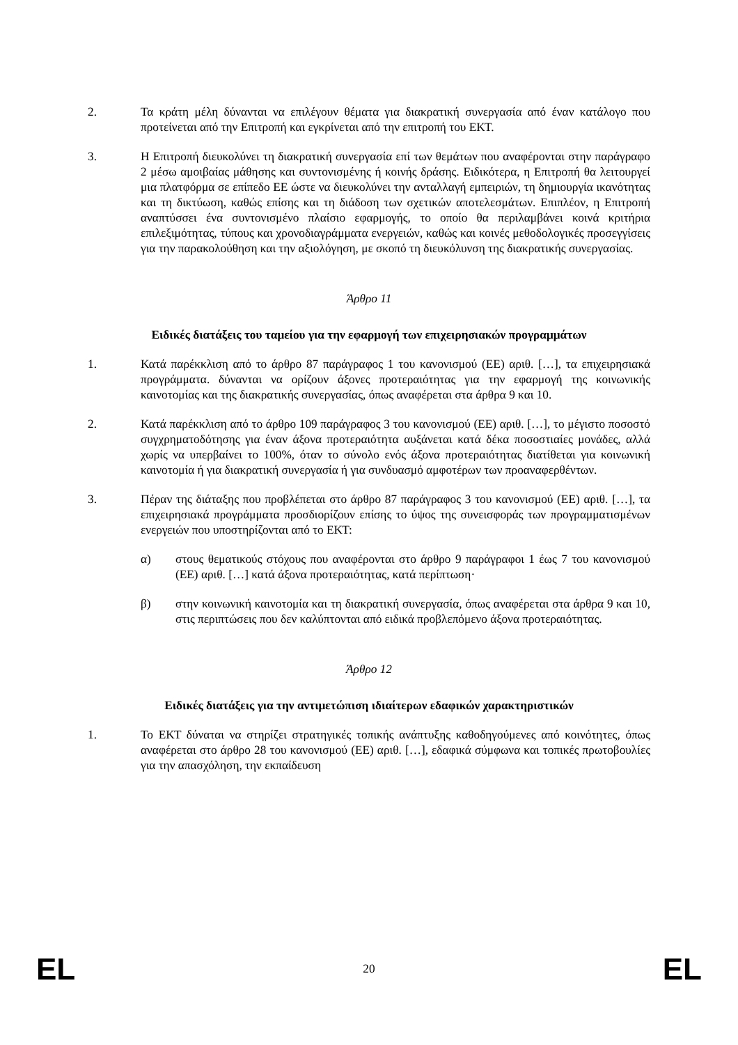2. Τα κράτη μέλη δύνανται να επιλέγουν θέματα για διακρατική συνεργασία από έναν κατάλογο που προτείνεται από την Επιτροπή και εγκρίνεται από την επιτροπή του ΕΚΤ.
3. Η Επιτροπή διευκολύνει τη διακρατική συνεργασία επί των θεμάτων που αναφέρονται στην παράγραφο 2 μέσω αμοιβαίας μάθησης και συντονισμένης ή κοινής δράσης. Ειδικότερα, η Επιτροπή θα λειτουργεί μια πλατφόρμα σε επίπεδο ΕΕ ώστε να διευκολύνει την ανταλλαγή εμπειριών, τη δημιουργία ικανότητας και τη δικτύωση, καθώς επίσης και τη διάδοση των σχετικών αποτελεσμάτων. Επιπλέον, η Επιτροπή αναπτύσσει ένα συντονισμένο πλαίσιο εφαρμογής, το οποίο θα περιλαμβάνει κοινά κριτήρια επιλεξιμότητας, τύπους και χρονοδιαγράμματα ενεργειών, καθώς και κοινές μεθοδολογικές προσεγγίσεις για την παρακολούθηση και την αξιολόγηση, με σκοπό τη διευκόλυνση της διακρατικής συνεργασίας.
Άρθρο 11
Ειδικές διατάξεις του ταμείου για την εφαρμογή των επιχειρησιακών προγραμμάτων
1. Κατά παρέκκλιση από το άρθρο 87 παράγραφος 1 του κανονισμού (ΕΕ) αριθ. […], τα επιχειρησιακά προγράμματα. δύνανται να ορίζουν άξονες προτεραιότητας για την εφαρμογή της κοινωνικής καινοτομίας και της διακρατικής συνεργασίας, όπως αναφέρεται στα άρθρα 9 και 10.
2. Κατά παρέκκλιση από το άρθρο 109 παράγραφος 3 του κανονισμού (ΕΕ) αριθ. […], το μέγιστο ποσοστό συγχρηματοδότησης για έναν άξονα προτεραιότητα αυξάνεται κατά δέκα ποσοστιαίες μονάδες, αλλά χωρίς να υπερβαίνει το 100%, όταν το σύνολο ενός άξονα προτεραιότητας διατίθεται για κοινωνική καινοτομία ή για διακρατική συνεργασία ή για συνδυασμό αμφοτέρων των προαναφερθέντων.
3. Πέραν της διάταξης που προβλέπεται στο άρθρο 87 παράγραφος 3 του κανονισμού (ΕΕ) αριθ. […], τα επιχειρησιακά προγράμματα προσδιορίζουν επίσης το ύψος της συνεισφοράς των προγραμματισμένων ενεργειών που υποστηρίζονται από το ΕΚΤ:
α) στους θεματικούς στόχους που αναφέρονται στο άρθρο 9 παράγραφοι 1 έως 7 του κανονισμού (ΕΕ) αριθ. […] κατά άξονα προτεραιότητας, κατά περίπτωση·
β) στην κοινωνική καινοτομία και τη διακρατική συνεργασία, όπως αναφέρεται στα άρθρα 9 και 10, στις περιπτώσεις που δεν καλύπτονται από ειδικά προβλεπόμενο άξονα προτεραιότητας.
Άρθρο 12
Ειδικές διατάξεις για την αντιμετώπιση ιδιαίτερων εδαφικών χαρακτηριστικών
1. Το ΕΚΤ δύναται να στηρίζει στρατηγικές τοπικής ανάπτυξης καθοδηγούμενες από κοινότητες, όπως αναφέρεται στο άρθρο 28 του κανονισμού (ΕΕ) αριθ. […], εδαφικά σύμφωνα και τοπικές πρωτοβουλίες για την απασχόληση, την εκπαίδευση
EL 20 EL